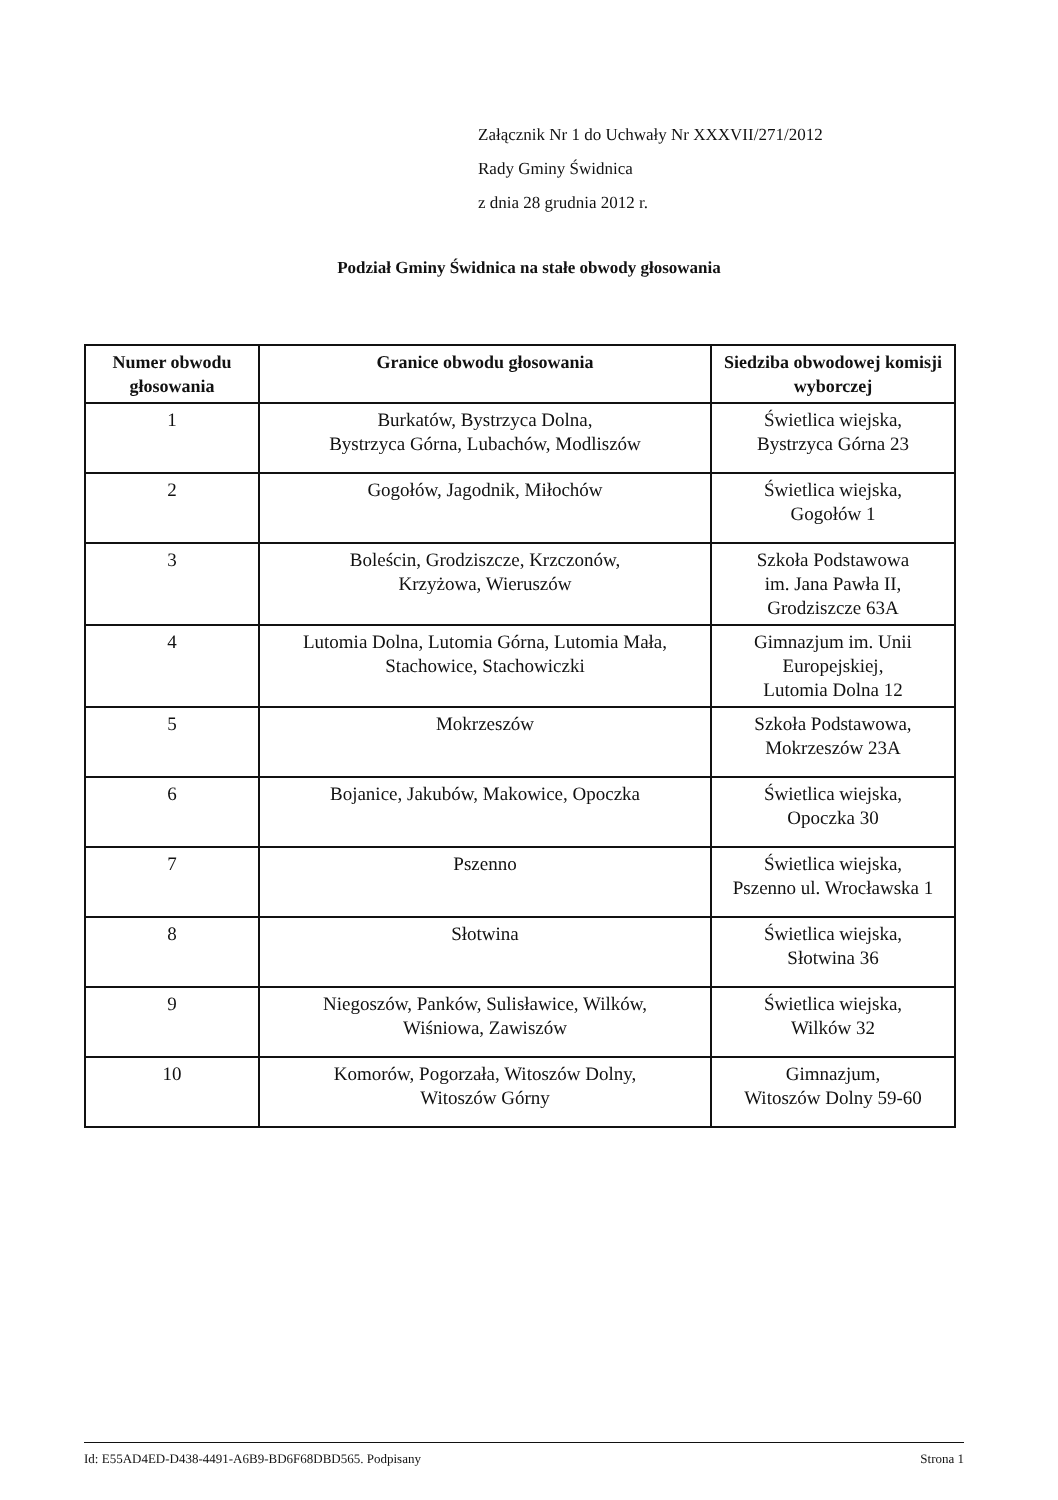Załącznik Nr 1 do Uchwały Nr XXXVII/271/2012
Rady Gminy Świdnica
z dnia 28 grudnia 2012 r.
Podział Gminy Świdnica na stałe obwody głosowania
| Numer obwodu głosowania | Granice obwodu głosowania | Siedziba obwodowej komisji wyborczej |
| --- | --- | --- |
| 1 | Burkatów, Bystrzyca Dolna, Bystrzyca Górna, Lubachów, Modliszów | Świetlica wiejska, Bystrzyca Górna 23 |
| 2 | Gogołów, Jagodnik, Miłochów | Świetlica wiejska, Gogołów 1 |
| 3 | Boleścin, Grodziszcze, Krzczonów, Krzyżowa, Wieruszów | Szkoła Podstawowa im. Jana Pawła II, Grodziszcze 63A |
| 4 | Lutomia Dolna, Lutomia Górna, Lutomia Mała, Stachowice, Stachowiczki | Gimnazjum im. Unii Europejskiej, Lutomia Dolna 12 |
| 5 | Mokrzeszów | Szkoła Podstawowa, Mokrzeszów 23A |
| 6 | Bojanice, Jakubów, Makowice, Opoczka | Świetlica wiejska, Opoczka 30 |
| 7 | Pszenno | Świetlica wiejska, Pszenno ul. Wrocławska 1 |
| 8 | Słotwina | Świetlica wiejska, Słotwina 36 |
| 9 | Niegoszów, Panków, Sulisławice, Wilków, Wiśniowa, Zawiszów | Świetlica wiejska, Wilków 32 |
| 10 | Komorów, Pogorzała, Witoszów Dolny, Witoszów Górny | Gimnazjum, Witoszów Dolny 59-60 |
Id: E55AD4ED-D438-4491-A6B9-BD6F68DBD565. Podpisany Strona 1